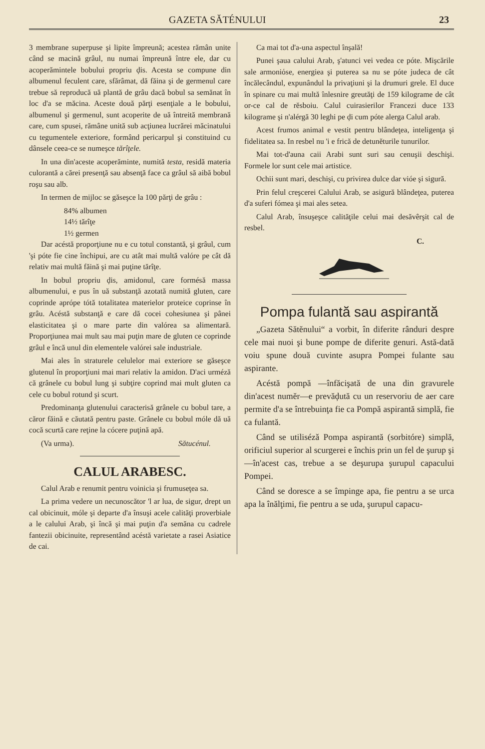GAZETA SĂTÉNULUI 23
3 membrane superpuse şi lipite împreună; acestea rămân unite când se macină grâul, nu numai împreună între ele, dar cu acoperămintele bobului propriu ḑis. Acesta se compune din albumenul feculent care, sfărâmat, dă făina şi de germenul care trebue să reproducă uă plantă de grâu dacă bobul sa semănat în loc d'a se măcina. Aceste două părţi esenţiale a le bobului, albumenul şi germenul, sunt acoperite de uă întreită membrană care, cum spusei, rămâne unită sub acţiunea lucrărei măcinatului cu tegumentele exteriore, formând pericarpul şi constituind cu dânsele ceea-ce se numeşce tărîţele.
In una din'aceste acoperăminte, numită testa, residă materia culorantă a cărei presenţă sau absenţă face ca grâul să aibă bobul roşu sau alb.
In termen de mijloc se găseşce la 100 părţi de grâu :
84% albumen
14½ tărîţe
1½ germen
Dar acéstă proporţiune nu e cu totul constantă, şi grâul, cum 'şi póte fie cine închipui, are cu atât mai multă valóre pe cât dă relativ mai multă făină şi mai puţine tărîţe.
In bobul propriu ḑis, amidonul, care formésă massa albumenului, e pus în uă substanţă azotată numită gluten, care coprinde aprópe tótă totalitatea materielor proteice coprinse în grâu. Acéstă substanţă e care dă cocei cohesiunea şi pânei elasticitatea şi o mare parte din valórea sa alimentară. Proporţiunea mai mult sau mai puţin mare de gluten ce coprinde grâul e încă unul din elementele valórei sale industriale.
Mai ales în straturele celulelor mai exteriore se găseşce glutenul în proporţiuni mai mari relativ la amidon. D'aci urméză că grânele cu bobul lung şi subţire coprind mai mult gluten ca cele cu bobul rotund şi scurt.
Predominanţa glutenului caracterisă grânele cu bobul tare, a căror făină e căutată pentru paste. Grânele cu bobul móle dă uă cocă scurtă care reţine la cócere puţină apă.
(Va urma). Sătucénul.
CALUL ARABESC.
Calul Arab e renumit pentru voinicia şi frumuseţea sa.
La prima vedere un necunoscător 'l ar lua, de sigur, drept un cal obicinuit, móle şi departe d'a însuşi acele calităţi proverbiale a le calului Arab, şi încă şi mai puţin d'a semăna cu cadrele fantezii obicinuite, representând acéstă varietate a rasei Asiatice de cai.
Ca mai tot d'a-una aspectul înşală!
Punei şaua calului Arab, ş'atunci vei vedea ce póte. Mişcările sale armoniόse, energiea şi puterea sa nu se póte judeca de cât încălecândul, expunândul la privaţiuni şi la drumuri grele. El duce în spinare cu mai multă înlesnire greutăţi de 159 kilograme de cât or-ce cal de rĕsboiu. Calul cuirasierilor Francezi duce 133 kilograme şi n'alérgă 30 leghi pe ḑi cum póte alerga Calul arab.
Acest frumos animal e vestit pentru blândeţea, inteligenţa şi fidelitatea sa. In resbel nu 'i e frică de detunĕturile tunurilor.
Mai tot-d'auna caii Arabi sunt suri sau cenuşii deschişi. Formele lor sunt cele mai artistice.
Ochii sunt mari, deschişi, cu privirea dulce dar vióe şi sigură.
Prin felul creşcerei Calului Arab, se asigură blândeţea, puterea d'a suferi fómea şi mai ales setea.
Calul Arab, însuşeşce calităţile celui mai desăvêrşit cal de resbel.
C.
Pompa fulantă sau aspirantă
„Gazeta Sătĕnului“ a vorbit, în diferite rânduri despre cele mai nuoi şi bune pompe de diferite genuri. Astă-dată voiu spune două cuvinte asupra Pompei fulante sau aspirante.
Acéstă pompă —înfăcişată de una din gravurele din'acest numĕr—e prevăḑută cu un reservoriu de aer care permite d'a se întrebuinţa fie ca Pompă aspirantă simplă, fie ca fulantă.
Când se utilisézǎ Pompa aspirantă (sorbitóre) simplă, orificiul superior al scurgerei e închis prin un fel de şurup şi—în'acest cas, trebue a se deşurupa şurupul capacului Pompei.
Când se doresce a se împinge apa, fie pentru a se urca apa la înălţimi, fie pentru a se uda, şurupul capacu-